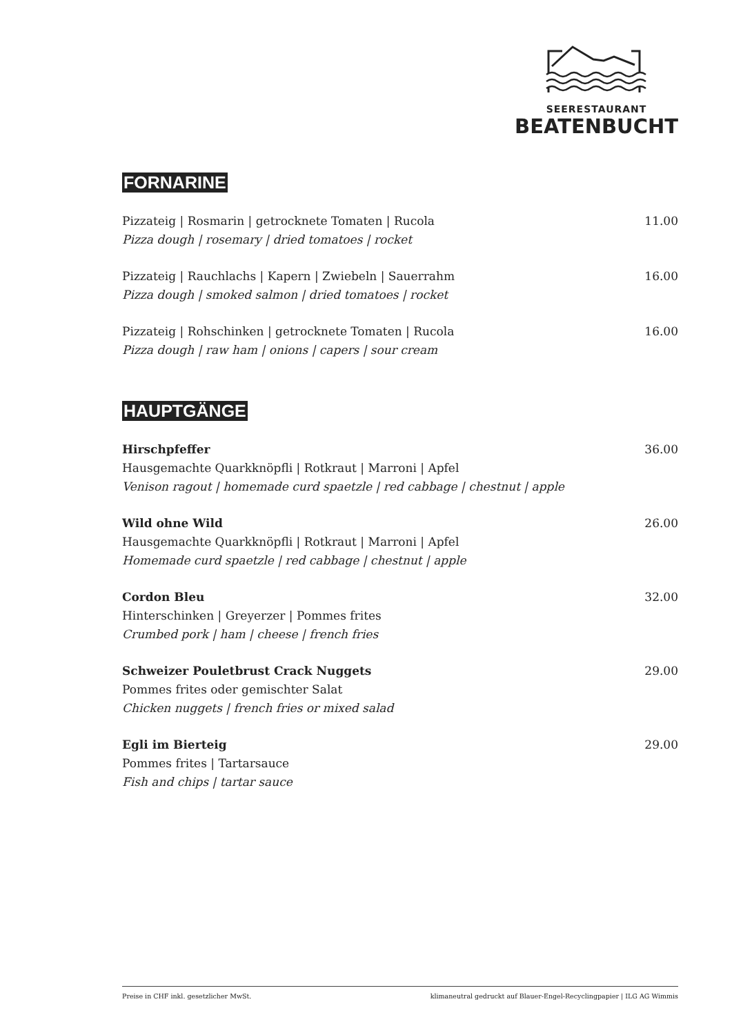SEERESTAURANT
BEATENBUCHT
FORNARINE
Pizzateig | Rosmarin | getrocknete Tomaten | Rucola 11.00
Pizza dough | rosemary | dried tomatoes | rocket
Pizzateig | Rauchlachs | Kapern | Zwiebeln | Sauerrahm 16.00
Pizza dough | smoked salmon | dried tomatoes | rocket
Pizzateig | Rohschinken | getrocknete Tomaten | Rucola 16.00
Pizza dough | raw ham | onions | capers | sour cream
HAUPTGÄNGE
Hirschpfeffer 36.00
Hausgemachte Quarkknöpfli | Rotkraut | Marroni | Apfel
Venison ragout | homemade curd spaetzle | red cabbage | chestnut | apple
Wild ohne Wild 26.00
Hausgemachte Quarkknöpfli | Rotkraut | Marroni | Apfel
Homemade curd spaetzle | red cabbage | chestnut | apple
Cordon Bleu 32.00
Hinterschinken | Greyerzer | Pommes frites
Crumbed pork | ham | cheese | french fries
Schweizer Pouletbrust Crack Nuggets 29.00
Pommes frites oder gemischter Salat
Chicken nuggets | french fries or mixed salad
Egli im Bierteig 29.00
Pommes frites | Tartarsauce
Fish and chips | tartar sauce
Preise in CHF inkl. gesetzlicher MwSt. klimaneutral gedruckt auf Blauer-Engel-Recyclingpapier | ILG AG Wimmis